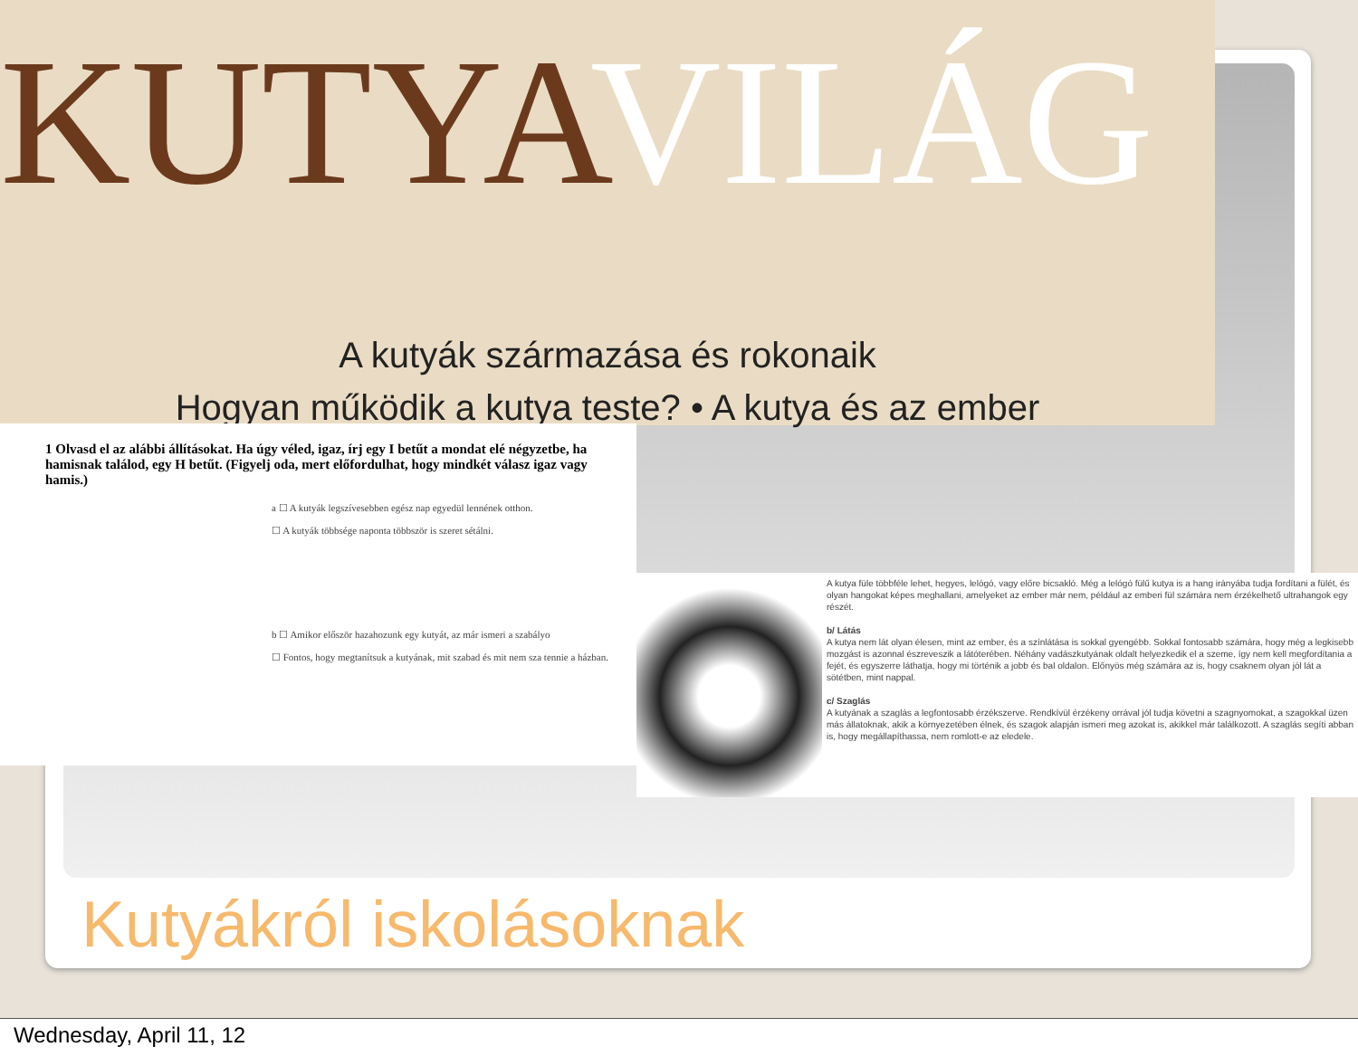KUTYAVILÁG
A kutyák származása és rokonaik
Hogyan működik a kutya teste? • A kutya és az ember
1 Olvasd el az alábbi állításokat. Ha úgy véled, igaz, írj egy I betűt a mondat elé négyzetbe, ha hamisnak találod, egy H betűt. (Figyelj oda, mert előfordulhat, hogy mindkét válasz igaz vagy hamis.)
a ☐ A kutyák legszívesebben egész nap egyedül lennének otthon.
☐ A kutyák többsége naponta többször is szeret sétálni.
b ☐ Amikor először hazahozunk egy kutyát, az már ismeri a szabályo
☐ Fontos, hogy megtanítsuk a kutyának, mit szabad és mit nem sza tennie a házban.
A kutya füle többféle lehet, hegyes, lelógó, vagy előre bicsakló. Még a lelógó fülű kutya is a hang irányába tudja fordítani a fülét, és olyan hangokat képes meghallani, amelyeket az ember már nem, például az emberi fül számára nem érzékelhető ultrahangok egy részét.
b/ Látás
A kutya nem lát olyan élesen, mint az ember, és a színlátása is sokkal gyengébb. Sokkal fontosabb számára, hogy még a legkisebb mozgást is azonnal észreveszik a látóterében. Néhány vadászkutyának oldalt helyezkedik el a szeme, így nem kell megfordítania a fejét, és egyszerre láthatja, hogy mi történik a jobb és bal oldalon. Előnyös még számára az is, hogy csaknem olyan jól lát a sötétben, mint nappal.
c/ Szaglás
A kutyának a szaglás a legfontosabb érzékszerve. Rendkívül érzékeny orrával jól tudja követni a szagnyomokat, a szagokkal üzen más állatoknak, akik a környezetében élnek, és szagok alapján ismeri meg azokat is, akikkel már találkozott. A szaglás segíti abban is, hogy megállapíthassa, nem romlott-e az eledele.
Kutyákról iskolásoknak
Wednesday, April 11, 12